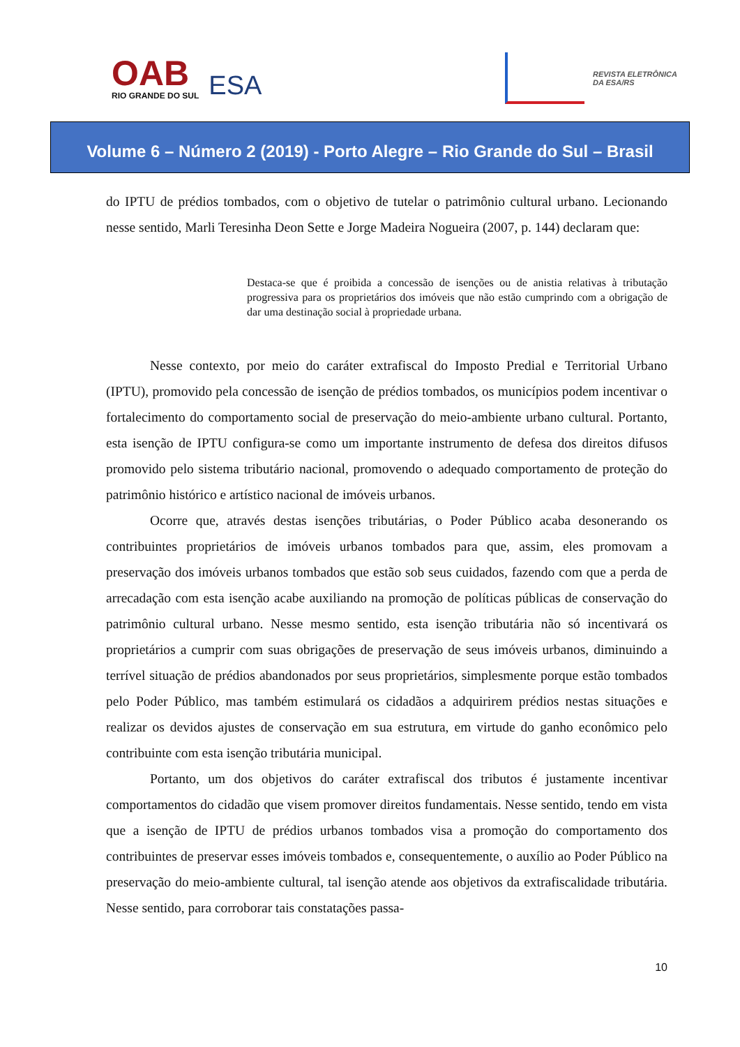OAB
RIO GRANDE DO SUL
ESA
REVISTA ELETRÔNICA
DA ESA/RS
Volume 6 – Número 2 (2019) - Porto Alegre – Rio Grande do Sul – Brasil
do IPTU de prédios tombados, com o objetivo de tutelar o patrimônio cultural urbano. Lecionando nesse sentido, Marli Teresinha Deon Sette e Jorge Madeira Nogueira (2007, p. 144) declaram que:
Destaca-se que é proibida a concessão de isenções ou de anistia relativas à tributação progressiva para os proprietários dos imóveis que não estão cumprindo com a obrigação de dar uma destinação social à propriedade urbana.
Nesse contexto, por meio do caráter extrafiscal do Imposto Predial e Territorial Urbano (IPTU), promovido pela concessão de isenção de prédios tombados, os municípios podem incentivar o fortalecimento do comportamento social de preservação do meio-ambiente urbano cultural. Portanto, esta isenção de IPTU configura-se como um importante instrumento de defesa dos direitos difusos promovido pelo sistema tributário nacional, promovendo o adequado comportamento de proteção do patrimônio histórico e artístico nacional de imóveis urbanos.
Ocorre que, através destas isenções tributárias, o Poder Público acaba desonerando os contribuintes proprietários de imóveis urbanos tombados para que, assim, eles promovam a preservação dos imóveis urbanos tombados que estão sob seus cuidados, fazendo com que a perda de arrecadação com esta isenção acabe auxiliando na promoção de políticas públicas de conservação do patrimônio cultural urbano. Nesse mesmo sentido, esta isenção tributária não só incentivará os proprietários a cumprir com suas obrigações de preservação de seus imóveis urbanos, diminuindo a terrível situação de prédios abandonados por seus proprietários, simplesmente porque estão tombados pelo Poder Público, mas também estimulará os cidadãos a adquirirem prédios nestas situações e realizar os devidos ajustes de conservação em sua estrutura, em virtude do ganho econômico pelo contribuinte com esta isenção tributária municipal.
Portanto, um dos objetivos do caráter extrafiscal dos tributos é justamente incentivar comportamentos do cidadão que visem promover direitos fundamentais. Nesse sentido, tendo em vista que a isenção de IPTU de prédios urbanos tombados visa a promoção do comportamento dos contribuintes de preservar esses imóveis tombados e, consequentemente, o auxílio ao Poder Público na preservação do meio-ambiente cultural, tal isenção atende aos objetivos da extrafiscalidade tributária. Nesse sentido, para corroborar tais constatações passa-
10